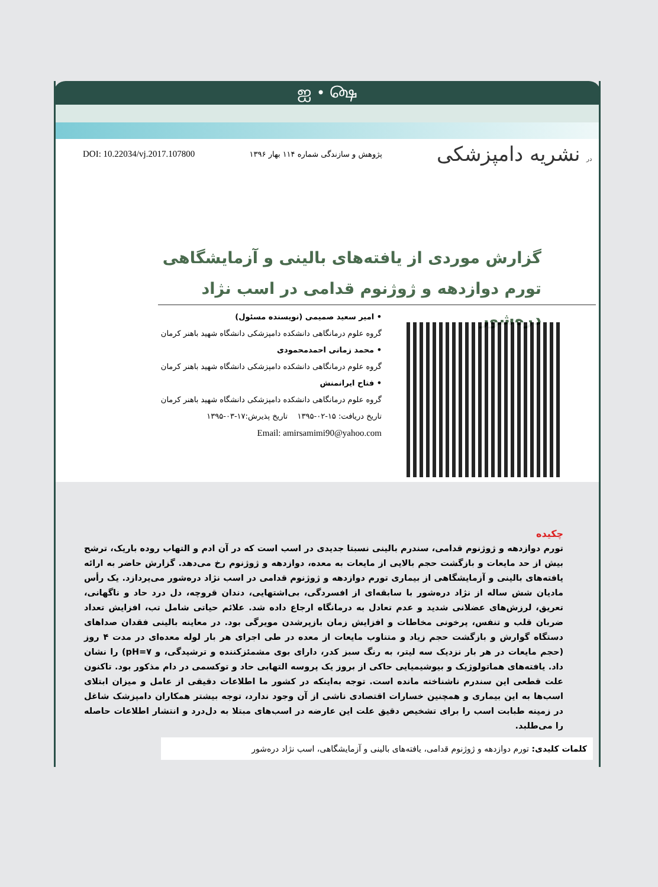ஐ • ௸
DOI: 10.22034/vj.2017.107800 پژوهش و سازندگی شماره ۱۱۴ بهار ۱۳۹۶ در نشریه دامپزشکی
گزارش موردی از یافته‌های بالینی و آزمایشگاهی تورم دوازدهه و ژوژنوم قدامی در اسب نژاد دره‌شور
• امیر سعید صمیمی (نویسنده مسئول)
گروه علوم درمانگاهی دانشکده دامپزشکی دانشگاه شهید باهنر کرمان
• محمد زمانی احمدمحمودی
گروه علوم درمانگاهی دانشکده دامپزشکی دانشگاه شهید باهنر کرمان
• فتاح ایرانمنش
گروه علوم درمانگاهی دانشکده دامپزشکی دانشگاه شهید باهنر کرمان
تاریخ دریافت: ۱۵-۰۲-۱۳۹۵ تاریخ پذیرش:۱۷-۰۳-۱۳۹۵
Email: amirsamimi90@yahoo.com
چکیده
تورم دوازدهه و ژوژنوم قدامی، سندرم بالینی نسبتا جدیدی در اسب است که در آن ادم و التهاب روده باریک، ترشح بیش از حد مایعات و بازگشت حجم بالایی از مایعات به معده، دوازدهه و ژوژنوم رخ می‌دهد. گزارش حاضر به ارائه یافته‌های بالینی و آزمایشگاهی از بیماری تورم دوازدهه و ژوژنوم قدامی در اسب نژاد دره‌شور می‌پردازد. یک رأس مادیان شش ساله از نژاد دره‌شور با سابقه‌ای از افسردگی، بی‌اشتهایی، دندان قروچه، دل درد حاد و ناگهانی، تعریق، لرزش‌های عضلانی شدید و عدم تعادل به درمانگاه ارجاع داده شد. علائم حیاتی شامل تب، افزایش تعداد ضربان قلب و تنفس، پرخونی مخاطات و افزایش زمان بازپرشدن مویرگی بود. در معاینه بالینی فقدان صداهای دستگاه گوارش و بازگشت حجم زیاد و متناوب مایعات از معده در طی اجرای هر بار لوله معده‌ای در مدت ۴ روز (حجم مایعات در هر بار نزدیک سه لیتر، به رنگ سبز کدر، دارای بوی مشمئزکننده و ترشیدگی، و pH=۷) را نشان داد. یافته‌های هماتولوژیک و بیوشیمیایی حاکی از بروز یک پروسه التهابی حاد و توکسمی در دام مذکور بود. تاکنون علت قطعی این سندرم ناشناخته مانده است. توجه به‌اینکه در کشور ما اطلاعات دقیقی از عامل و میزان ابتلای اسب‌ها به این بیماری و همچنین خسارات اقتصادی ناشی از آن وجود ندارد، توجه بیشتر همکاران دامپزشک شاغل در زمینه طبابت اسب را برای تشخیص دقیق علت این عارضه در اسب‌های مبتلا به دل‌درد و انتشار اطلاعات حاصله را می‌طلبد.
کلمات کلیدی: تورم دوازدهه و ژوژنوم قدامی، یافته‌های بالینی و آزمایشگاهی، اسب نژاد دره‌شور